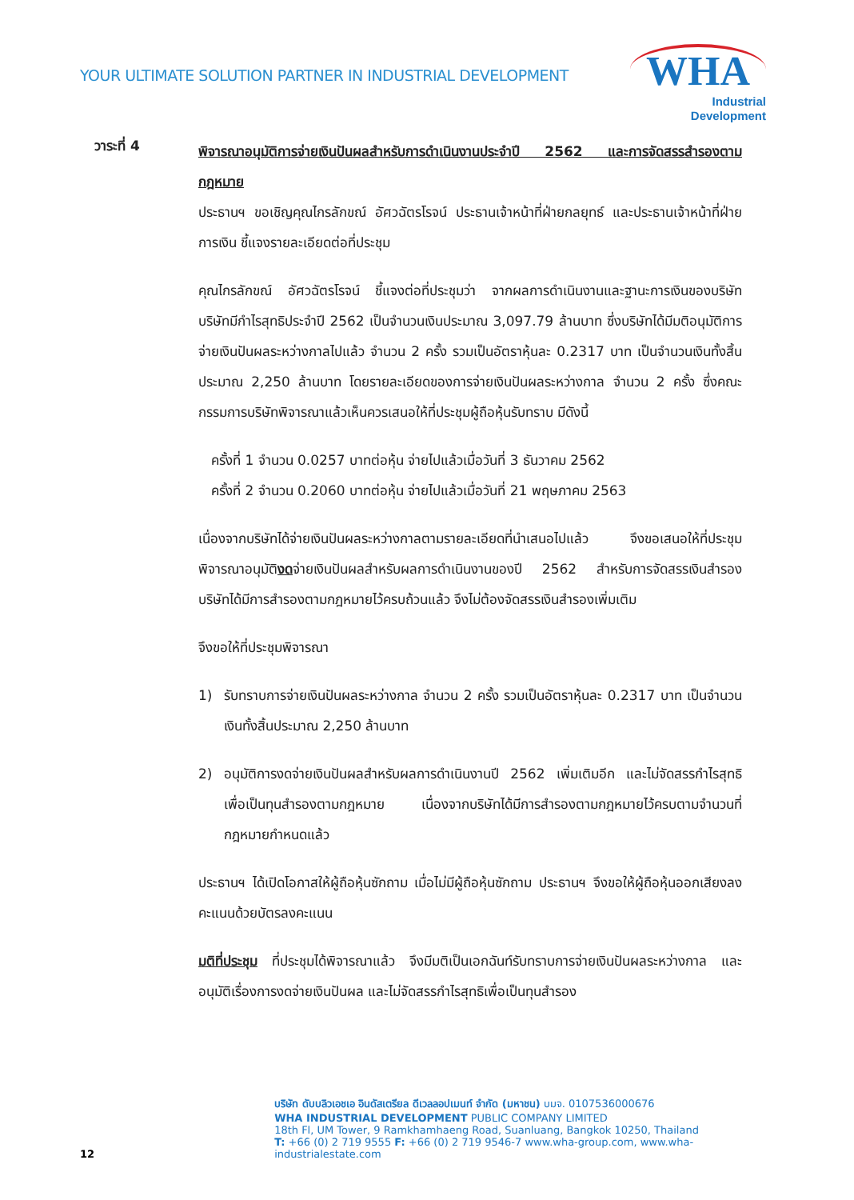YOUR ULTIMATE SOLUTION PARTNER IN INDUSTRIAL DEVELOPMENT
WHA
Industrial
Development
วาระที่ 4
พิจารณาอนุมัติการจ่ายเงินปันผลสำหรับการดำเนินงานประจำปี 2562 และการจัดสรรสำรองตามกฎหมาย
ประธานฯ ขอเชิญคุณไกรลักขณ์ อัศวฉัตรโรจน์ ประธานเจ้าหน้าที่ฝ่ายกลยุทธ์ และประธานเจ้าหน้าที่ฝ่ายการเงิน ชี้แจงรายละเอียดต่อที่ประชุม
คุณไกรลักขณ์ อัศวฉัตรโรจน์ ชี้แจงต่อที่ประชุมว่า จากผลการดำเนินงานและฐานะการเงินของบริษัท บริษัทมีกำไรสุทธิประจำปี 2562 เป็นจำนวนเงินประมาณ 3,097.79 ล้านบาท ซึ่งบริษัทได้มีมติอนุมัติการจ่ายเงินปันผลระหว่างกาลไปแล้ว จำนวน 2 ครั้ง รวมเป็นอัตราหุ้นละ 0.2317 บาท เป็นจำนวนเงินทั้งสิ้นประมาณ 2,250 ล้านบาท โดยรายละเอียดของการจ่ายเงินปันผลระหว่างกาล จำนวน 2 ครั้ง ซึ่งคณะกรรมการบริษัทพิจารณาแล้วเห็นควรเสนอให้ที่ประชุมผู้ถือหุ้นรับทราบ มีดังนี้
ครั้งที่ 1 จำนวน 0.0257 บาทต่อหุ้น จ่ายไปแล้วเมื่อวันที่ 3 ธันวาคม 2562
ครั้งที่ 2 จำนวน 0.2060 บาทต่อหุ้น จ่ายไปแล้วเมื่อวันที่ 21 พฤษภาคม 2563
เนื่องจากบริษัทได้จ่ายเงินปันผลระหว่างกาลตามรายละเอียดที่นำเสนอไปแล้ว จึงขอเสนอให้ที่ประชุมพิจารณาอนุมัติงดจ่ายเงินปันผลสำหรับผลการดำเนินงานของปี 2562 สำหรับการจัดสรรเงินสำรองบริษัทได้มีการสำรองตามกฎหมายไว้ครบถ้วนแล้ว จึงไม่ต้องจัดสรรเงินสำรองเพิ่มเติม
จึงขอให้ที่ประชุมพิจารณา
1) รับทราบการจ่ายเงินปันผลระหว่างกาล จำนวน 2 ครั้ง รวมเป็นอัตราหุ้นละ 0.2317 บาท เป็นจำนวนเงินทั้งสิ้นประมาณ 2,250 ล้านบาท
2) อนุมัติการงดจ่ายเงินปันผลสำหรับผลการดำเนินงานปี 2562 เพิ่มเติมอีก และไม่จัดสรรกำไรสุทธิเพื่อเป็นทุนสำรองตามกฎหมาย เนื่องจากบริษัทได้มีการสำรองตามกฎหมายไว้ครบตามจำนวนที่กฎหมายกำหนดแล้ว
ประธานฯ ได้เปิดโอกาสให้ผู้ถือหุ้นซักถาม เมื่อไม่มีผู้ถือหุ้นซักถาม ประธานฯ จึงขอให้ผู้ถือหุ้นออกเสียงลงคะแนนด้วยบัตรลงคะแนน
มติที่ประชุม ที่ประชุมได้พิจารณาแล้ว จึงมีมติเป็นเอกฉันท์รับทราบการจ่ายเงินปันผลระหว่างกาล และอนุมัติเรื่องการงดจ่ายเงินปันผล และไม่จัดสรรกำไรสุทธิเพื่อเป็นทุนสำรอง
12
บริษัท ดับบลิวเอชเอ อินดัสเตรียล ดีเวลลอปเมนท์ จำกัด (มหาชน) บมจ. 0107536000676
WHA INDUSTRIAL DEVELOPMENT PUBLIC COMPANY LIMITED
18th Fl, UM Tower, 9 Ramkhamhaeng Road, Suanluang, Bangkok 10250, Thailand
T: +66 (0) 2 719 9555 F: +66 (0) 2 719 9546-7 www.wha-group.com, www.wha-industrialestate.com